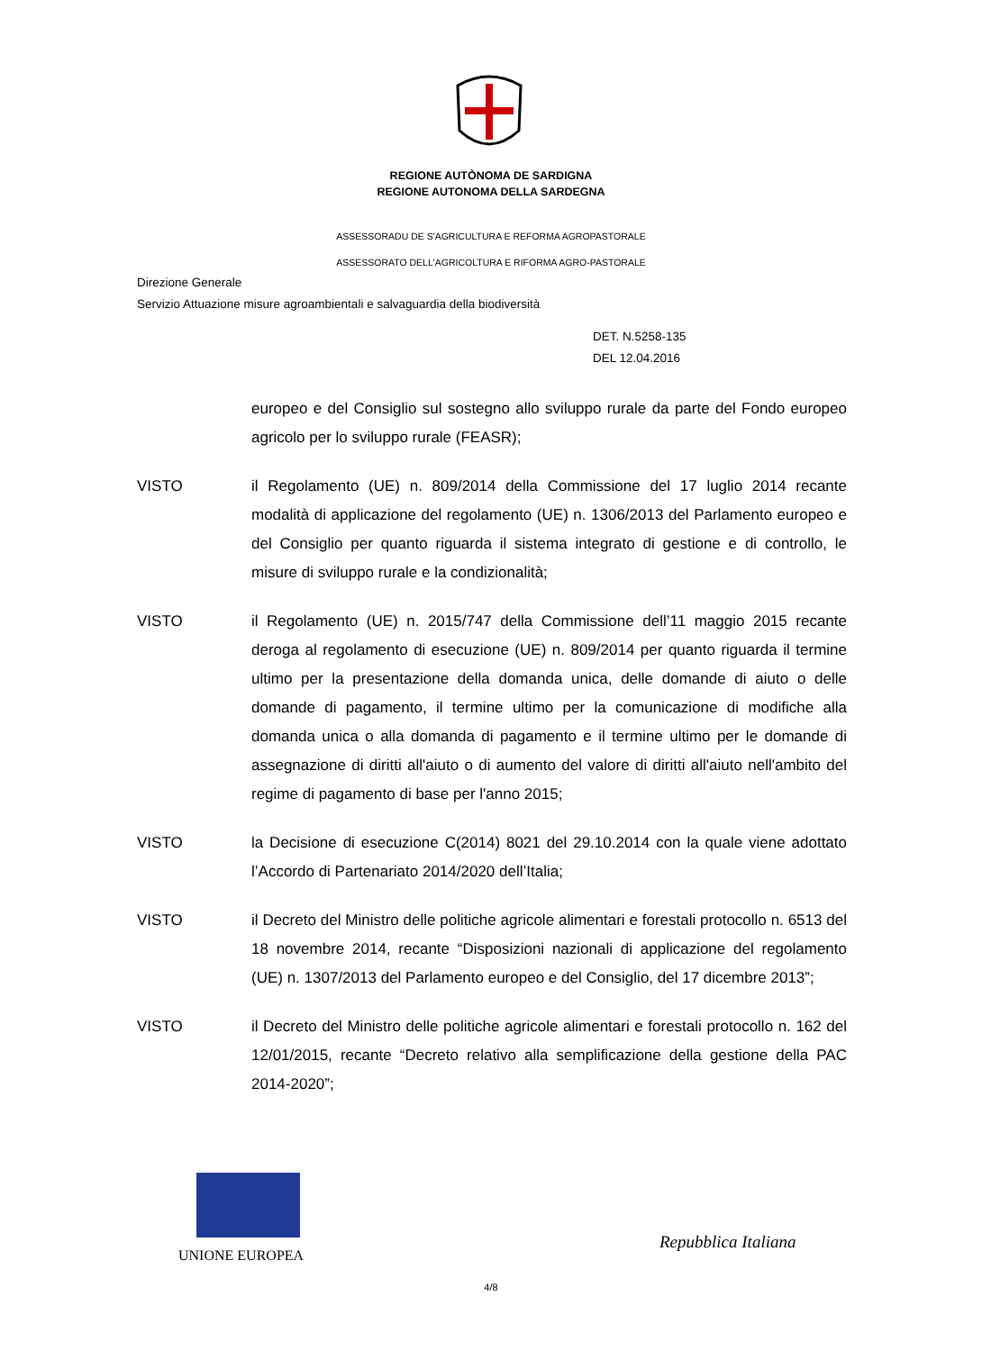REGIONE AUTÒNOMA DE SARDIGNA
REGIONE AUTONOMA DELLA SARDEGNA
ASSESSORADU DE S'AGRICULTURA E REFORMA AGROPASTORALE
ASSESSORATO DELL'AGRICOLTURA E RIFORMA AGRO-PASTORALE
Direzione Generale
Servizio Attuazione misure agroambientali e salvaguardia della biodiversità
DET. N.5258-135
DEL 12.04.2016
europeo e del Consiglio sul sostegno allo sviluppo rurale da parte del Fondo europeo agricolo per lo sviluppo rurale (FEASR);
VISTO il Regolamento (UE) n. 809/2014 della Commissione del 17 luglio 2014 recante modalità di applicazione del regolamento (UE) n. 1306/2013 del Parlamento europeo e del Consiglio per quanto riguarda il sistema integrato di gestione e di controllo, le misure di sviluppo rurale e la condizionalità;
VISTO il Regolamento (UE) n. 2015/747 della Commissione dell’11 maggio 2015 recante deroga al regolamento di esecuzione (UE) n. 809/2014 per quanto riguarda il termine ultimo per la presentazione della domanda unica, delle domande di aiuto o delle domande di pagamento, il termine ultimo per la comunicazione di modifiche alla domanda unica o alla domanda di pagamento e il termine ultimo per le domande di assegnazione di diritti all'aiuto o di aumento del valore di diritti all'aiuto nell'ambito del regime di pagamento di base per l'anno 2015;
VISTO la Decisione di esecuzione C(2014) 8021 del 29.10.2014 con la quale viene adottato l’Accordo di Partenariato 2014/2020 dell’Italia;
VISTO il Decreto del Ministro delle politiche agricole alimentari e forestali protocollo n. 6513 del 18 novembre 2014, recante “Disposizioni nazionali di applicazione del regolamento (UE) n. 1307/2013 del Parlamento europeo e del Consiglio, del 17 dicembre 2013”;
VISTO il Decreto del Ministro delle politiche agricole alimentari e forestali protocollo n. 162 del 12/01/2015, recante “Decreto relativo alla semplificazione della gestione della PAC 2014-2020”;
UNIONE EUROPEA
Repubblica Italiana
4/8